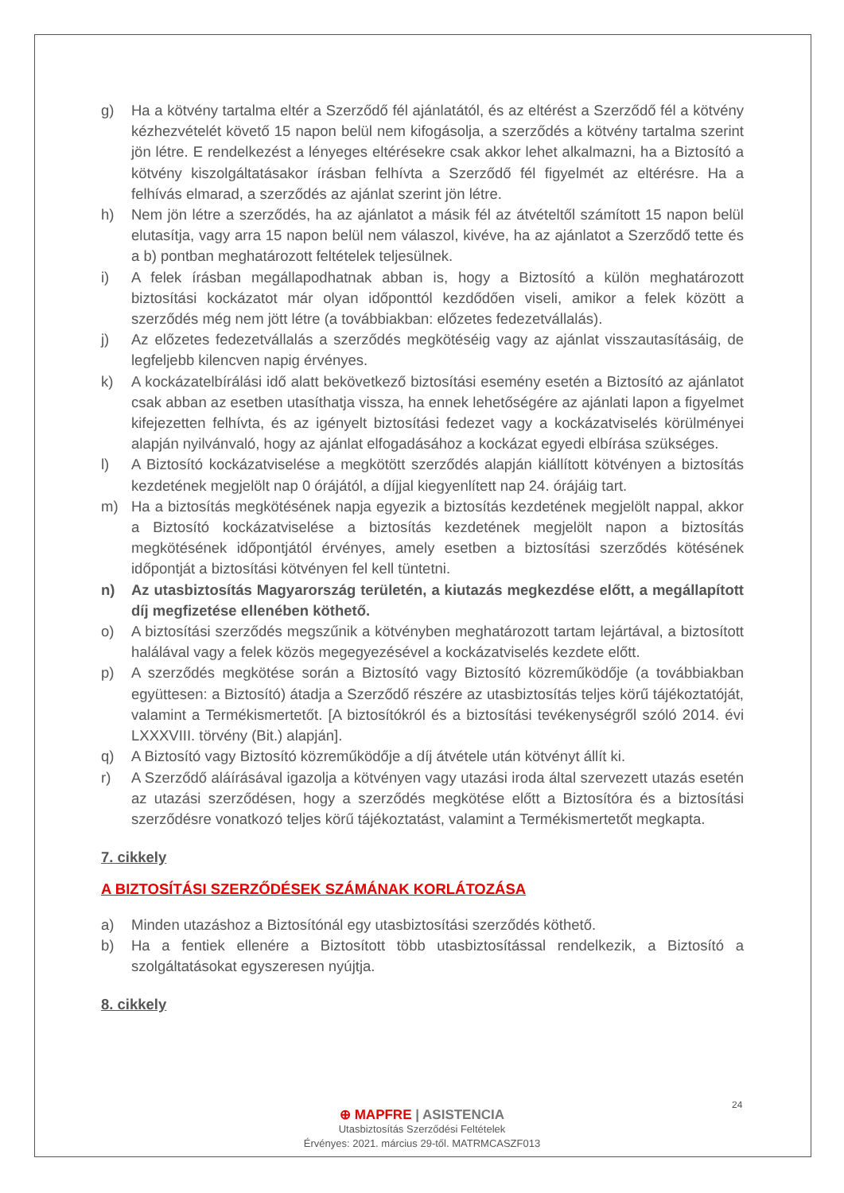g) Ha a kötvény tartalma eltér a Szerződő fél ajánlatától, és az eltérést a Szerződő fél a kötvény kézhezvételét követő 15 napon belül nem kifogásolja, a szerződés a kötvény tartalma szerint jön létre. E rendelkezést a lényeges eltérésekre csak akkor lehet alkalmazni, ha a Biztosító a kötvény kiszolgáltatásakor írásban felhívta a Szerződő fél figyelmét az eltérésre. Ha a felhívás elmarad, a szerződés az ajánlat szerint jön létre.
h) Nem jön létre a szerződés, ha az ajánlatot a másik fél az átvételtől számított 15 napon belül elutasítja, vagy arra 15 napon belül nem válaszol, kivéve, ha az ajánlatot a Szerződő tette és a b) pontban meghatározott feltételek teljesülnek.
i) A felek írásban megállapodhatnak abban is, hogy a Biztosító a külön meghatározott biztosítási kockázatot már olyan időponttól kezdődően viseli, amikor a felek között a szerződés még nem jött létre (a továbbiakban: előzetes fedezetvállalás).
j) Az előzetes fedezetvállalás a szerződés megkötéséig vagy az ajánlat visszautasításáig, de legfeljebb kilencven napig érvényes.
k) A kockázatelbírálási idő alatt bekövetkező biztosítási esemény esetén a Biztosító az ajánlatot csak abban az esetben utasíthatja vissza, ha ennek lehetőségére az ajánlati lapon a figyelmet kifejezetten felhívta, és az igényelt biztosítási fedezet vagy a kockázatviselés körülményei alapján nyilvánvaló, hogy az ajánlat elfogadásához a kockázat egyedi elbírása szükséges.
l) A Biztosító kockázatviselése a megkötött szerződés alapján kiállított kötvényen a biztosítás kezdetének megjelölt nap 0 órájától, a díjjal kiegyenlített nap 24. órájáig tart.
m) Ha a biztosítás megkötésének napja egyezik a biztosítás kezdetének megjelölt nappal, akkor a Biztosító kockázatviselése a biztosítás kezdetének megjelölt napon a biztosítás megkötésének időpontjától érvényes, amely esetben a biztosítási szerződés kötésének időpontját a biztosítási kötvényen fel kell tüntetni.
n) Az utasbiztosítás Magyarország területén, a kiutazás megkezdése előtt, a megállapított díj megfizetése ellenében köthető.
o) A biztosítási szerződés megszűnik a kötvényben meghatározott tartam lejártával, a biztosított halálával vagy a felek közös megegyezésével a kockázatviselés kezdete előtt.
p) A szerződés megkötése során a Biztosító vagy Biztosító közreműködője (a továbbiakban együttesen: a Biztosító) átadja a Szerződő részére az utasbiztosítás teljes körű tájékoztatóját, valamint a Termékismertetőt. [A biztosítókról és a biztosítási tevékenységről szóló 2014. évi LXXXVIII. törvény (Bit.) alapján].
q) A Biztosító vagy Biztosító közreműködője a díj átvétele után kötvényt állít ki.
r) A Szerződő aláírásával igazolja a kötvényen vagy utazási iroda által szervezett utazás esetén az utazási szerződésen, hogy a szerződés megkötése előtt a Biztosítóra és a biztosítási szerződésre vonatkozó teljes körű tájékoztatást, valamint a Termékismertetőt megkapta.
7. cikkely
A BIZTOSÍTÁSI SZERZŐDÉSEK SZÁMÁNAK KORLÁTOZÁSA
a) Minden utazáshoz a Biztosítónál egy utasbiztosítási szerződés köthető.
b) Ha a fentiek ellenére a Biztosított több utasbiztosítással rendelkezik, a Biztosító a szolgáltatásokat egyszeresen nyújtja.
8. cikkely
24
⊕ MAPFRE | ASISTENCIA
Utasbiztosítás Szerződési Feltételek
Érvényes: 2021. március 29-től. MATRMCASZF013